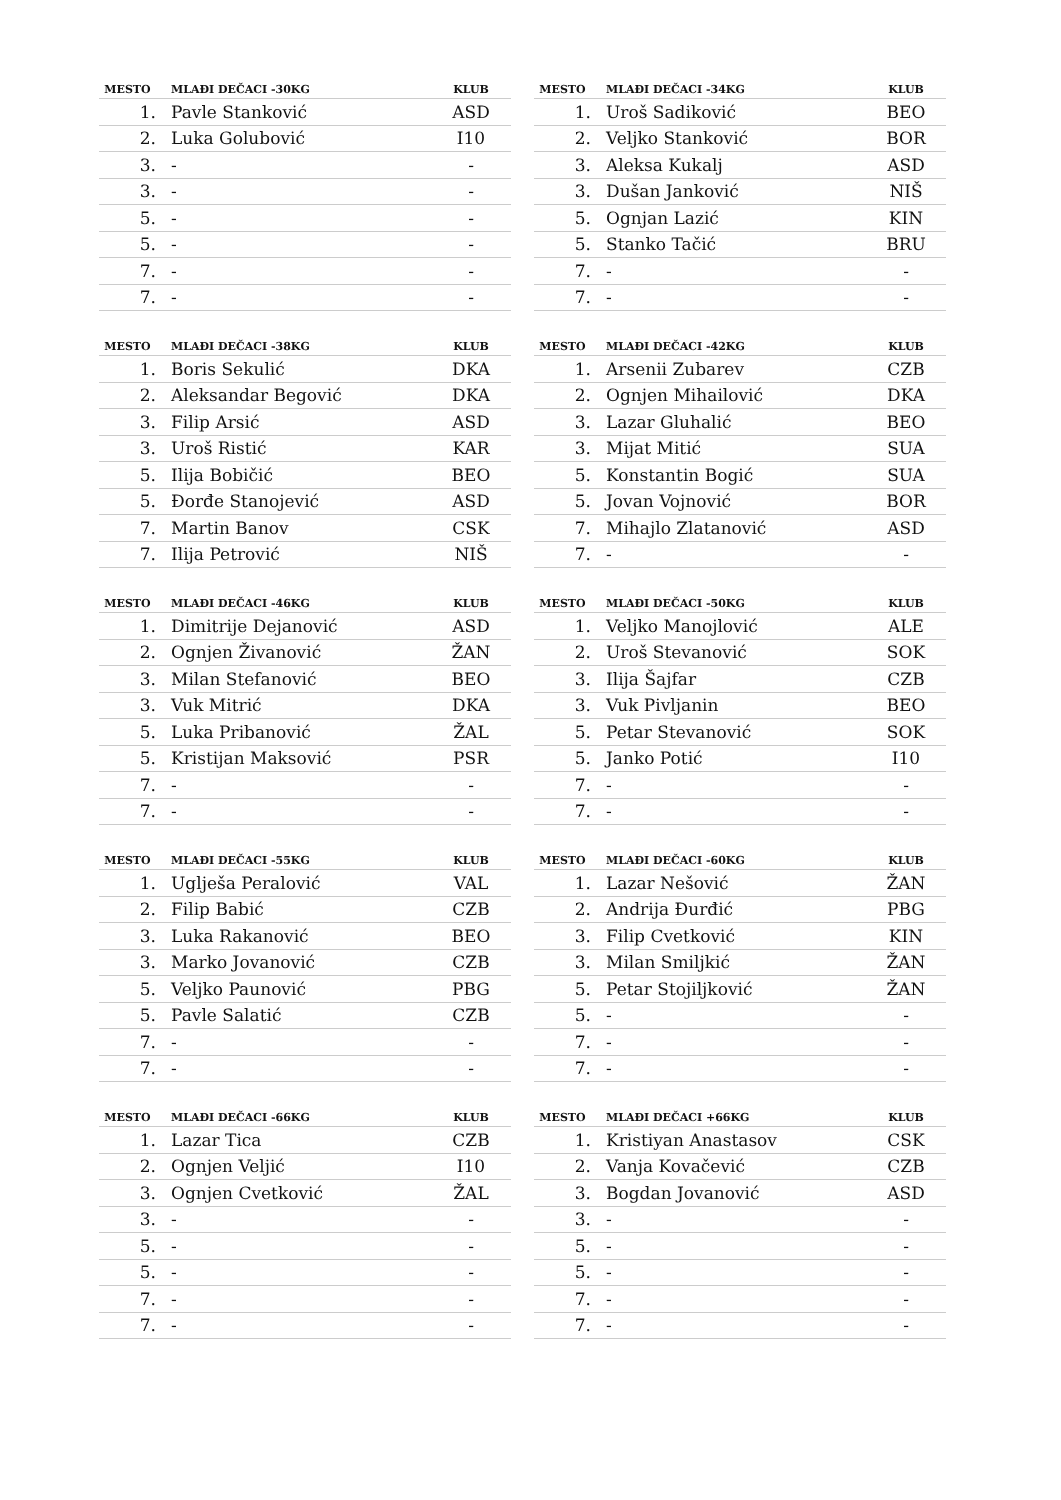| MESTO | MLAĐI DEČACI -30KG | KLUB |
| --- | --- | --- |
| 1. | Pavle Stanković | ASD |
| 2. | Luka Golubović | I10 |
| 3. | - | - |
| 3. | - | - |
| 5. | - | - |
| 5. | - | - |
| 7. | - | - |
| 7. | - | - |
| MESTO | MLAĐI DEČACI -34KG | KLUB |
| --- | --- | --- |
| 1. | Uroš Sadiković | BEO |
| 2. | Veljko Stanković | BOR |
| 3. | Aleksa Kukalj | ASD |
| 3. | Dušan Janković | NIŠ |
| 5. | Ognjan Lazić | KIN |
| 5. | Stanko Tačić | BRU |
| 7. | - | - |
| 7. | - | - |
| MESTO | MLAĐI DEČACI -38KG | KLUB |
| --- | --- | --- |
| 1. | Boris Sekulić | DKA |
| 2. | Aleksandar Begović | DKA |
| 3. | Filip Arsić | ASD |
| 3. | Uroš Ristić | KAR |
| 5. | Ilija Bobičić | BEO |
| 5. | Đorđe Stanojević | ASD |
| 7. | Martin Banov | CSK |
| 7. | Ilija Petrović | NIŠ |
| MESTO | MLAĐI DEČACI -42KG | KLUB |
| --- | --- | --- |
| 1. | Arsenii Zubarev | CZB |
| 2. | Ognjen Mihailović | DKA |
| 3. | Lazar Gluhalić | BEO |
| 3. | Mijat Mitić | SUA |
| 5. | Konstantin Bogić | SUA |
| 5. | Jovan Vojnović | BOR |
| 7. | Mihajlo Zlatanović | ASD |
| 7. | - | - |
| MESTO | MLAĐI DEČACI -46KG | KLUB |
| --- | --- | --- |
| 1. | Dimitrije Dejanović | ASD |
| 2. | Ognjen Živanović | ŽAN |
| 3. | Milan Stefanović | BEO |
| 3. | Vuk Mitrić | DKA |
| 5. | Luka Pribanović | ŽAL |
| 5. | Kristijan Maksović | PSR |
| 7. | - | - |
| 7. | - | - |
| MESTO | MLAĐI DEČACI -50KG | KLUB |
| --- | --- | --- |
| 1. | Veljko Manojlović | ALE |
| 2. | Uroš Stevanović | SOK |
| 3. | Ilija Šajfar | CZB |
| 3. | Vuk Pivljanin | BEO |
| 5. | Petar Stevanović | SOK |
| 5. | Janko Potić | I10 |
| 7. | - | - |
| 7. | - | - |
| MESTO | MLAĐI DEČACI -55KG | KLUB |
| --- | --- | --- |
| 1. | Uglješa Peralović | VAL |
| 2. | Filip Babić | CZB |
| 3. | Luka Rakanović | BEO |
| 3. | Marko Jovanović | CZB |
| 5. | Veljko Paunović | PBG |
| 5. | Pavle Salatić | CZB |
| 7. | - | - |
| 7. | - | - |
| MESTO | MLAĐI DEČACI -60KG | KLUB |
| --- | --- | --- |
| 1. | Lazar Nešović | ŽAN |
| 2. | Andrija Đurđić | PBG |
| 3. | Filip Cvetković | KIN |
| 3. | Milan Smiljkić | ŽAN |
| 5. | Petar Stojiljković | ŽAN |
| 5. | - | - |
| 7. | - | - |
| 7. | - | - |
| MESTO | MLAĐI DEČACI -66KG | KLUB |
| --- | --- | --- |
| 1. | Lazar Tica | CZB |
| 2. | Ognjen Veljić | I10 |
| 3. | Ognjen Cvetković | ŽAL |
| 3. | - | - |
| 5. | - | - |
| 5. | - | - |
| 7. | - | - |
| 7. | - | - |
| MESTO | MLAĐI DEČACI +66KG | KLUB |
| --- | --- | --- |
| 1. | Kristiyan Anastasov | CSK |
| 2. | Vanja Kovačević | CZB |
| 3. | Bogdan Jovanović | ASD |
| 3. | - | - |
| 5. | - | - |
| 5. | - | - |
| 7. | - | - |
| 7. | - | - |